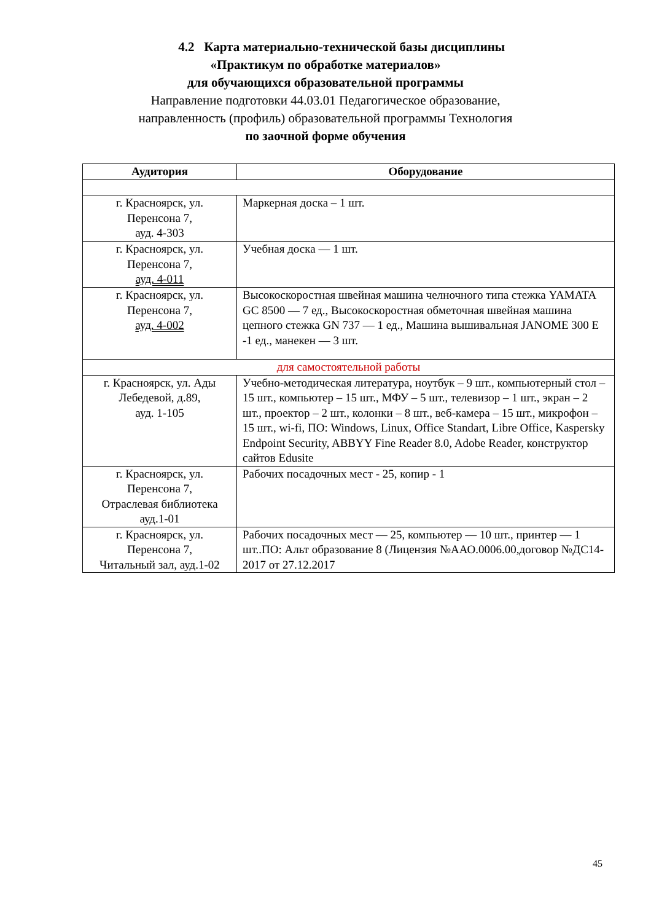4.2 Карта материально-технической базы дисциплины
«Практикум по обработке материалов»
для обучающихся образовательной программы
Направление подготовки 44.03.01 Педагогическое образование,
направленность (профиль) образовательной программы Технология
по заочной форме обучения
| Аудитория | Оборудование |
| --- | --- |
| г. Красноярск, ул. Перенсона 7, ауд. 4-303 | Маркерная доска – 1 шт. |
| г. Красноярск, ул. Перенсона 7, ауд. 4-011 | Учебная доска — 1 шт. |
| г. Красноярск, ул. Перенсона 7, ауд. 4-002 | Высокоскоростная швейная машина челночного типа стежка YAMATA GC 8500 — 7 ед., Высокоскоростная обметочная швейная машина цепного стежка GN 737 — 1 ед., Машина вышивальная JANOME 300 E -1 ед., манекен — 3 шт. |
| для самостоятельной работы | |
| г. Красноярск, ул. Ады Лебедевой, д.89, ауд. 1-105 | Учебно-методическая литература, ноутбук – 9 шт., компьютерный стол – 15 шт., компьютер – 15 шт., МФУ – 5 шт., телевизор – 1 шт., экран – 2 шт., проектор – 2 шт., колонки – 8 шт., веб-камера – 15 шт., микрофон – 15 шт., wi-fi, ПО: Windows, Linux, Office Standart, Libre Office, Kaspersky Endpoint Security, ABBYY Fine Reader 8.0, Adobe Reader, конструктор сайтов Edusite |
| г. Красноярск, ул. Перенсона 7, Отраслевая библиотека ауд.1-01 | Рабочих посадочных мест - 25, копир - 1 |
| г. Красноярск, ул. Перенсона 7, Читальный зал, ауд.1-02 | Рабочих посадочных мест — 25, компьютер — 10 шт., принтер — 1 шт..ПО: Альт образование 8 (Лицензия №ААО.0006.00,договор №ДС14-2017 от 27.12.2017 |
45